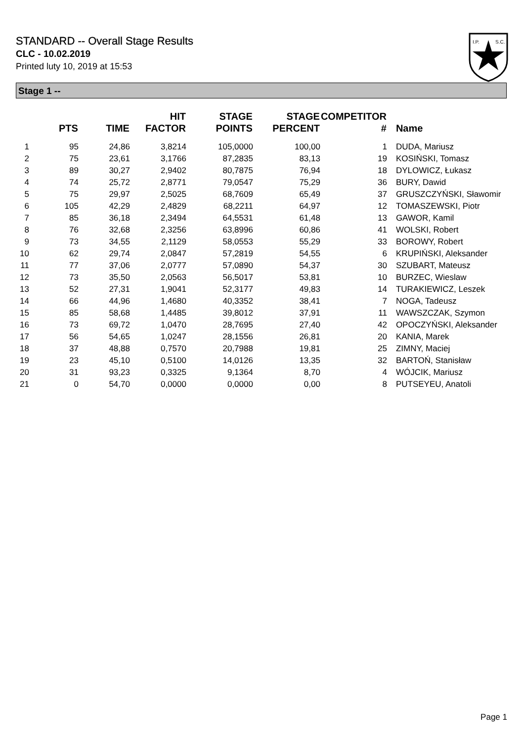STANDARD -- Overall Stage Results
CLC - 10.02.2019
Printed luty 10, 2019 at 15:53
I.P.
S.C.
Stage 1 --
| | PTS | TIME | HIT FACTOR | STAGE POINTS | STAGE PERCENT | COMPETITOR # | Name |
| --- | --- | --- | --- | --- | --- | --- | --- |
| 1 | 95 | 24,86 | 3,8214 | 105,0000 | 100,00 | 1 | DUDA, Mariusz |
| 2 | 75 | 23,61 | 3,1766 | 87,2835 | 83,13 | 19 | KOSIŃSKI, Tomasz |
| 3 | 89 | 30,27 | 2,9402 | 80,7875 | 76,94 | 18 | DYLOWICZ, Łukasz |
| 4 | 74 | 25,72 | 2,8771 | 79,0547 | 75,29 | 36 | BURY, Dawid |
| 5 | 75 | 29,97 | 2,5025 | 68,7609 | 65,49 | 37 | GRUSZCZYŃSKI, Sławomir |
| 6 | 105 | 42,29 | 2,4829 | 68,2211 | 64,97 | 12 | TOMASZEWSKI, Piotr |
| 7 | 85 | 36,18 | 2,3494 | 64,5531 | 61,48 | 13 | GAWOR, Kamil |
| 8 | 76 | 32,68 | 2,3256 | 63,8996 | 60,86 | 41 | WOLSKI, Robert |
| 9 | 73 | 34,55 | 2,1129 | 58,0553 | 55,29 | 33 | BOROWY, Robert |
| 10 | 62 | 29,74 | 2,0847 | 57,2819 | 54,55 | 6 | KRUPIŃSKI, Aleksander |
| 11 | 77 | 37,06 | 2,0777 | 57,0890 | 54,37 | 30 | SZUBART, Mateusz |
| 12 | 73 | 35,50 | 2,0563 | 56,5017 | 53,81 | 10 | BURZEC, Wieslaw |
| 13 | 52 | 27,31 | 1,9041 | 52,3177 | 49,83 | 14 | TURAKIEWICZ, Leszek |
| 14 | 66 | 44,96 | 1,4680 | 40,3352 | 38,41 | 7 | NOGA, Tadeusz |
| 15 | 85 | 58,68 | 1,4485 | 39,8012 | 37,91 | 11 | WAWSZCZAK, Szymon |
| 16 | 73 | 69,72 | 1,0470 | 28,7695 | 27,40 | 42 | OPOCZYŃSKI, Aleksander |
| 17 | 56 | 54,65 | 1,0247 | 28,1556 | 26,81 | 20 | KANIA, Marek |
| 18 | 37 | 48,88 | 0,7570 | 20,7988 | 19,81 | 25 | ZIMNY, Maciej |
| 19 | 23 | 45,10 | 0,5100 | 14,0126 | 13,35 | 32 | BARTOŃ, Stanisław |
| 20 | 31 | 93,23 | 0,3325 | 9,1364 | 8,70 | 4 | WÓJCIK, Mariusz |
| 21 | 0 | 54,70 | 0,0000 | 0,0000 | 0,00 | 8 | PUTSEYEU, Anatoli |
Page 1